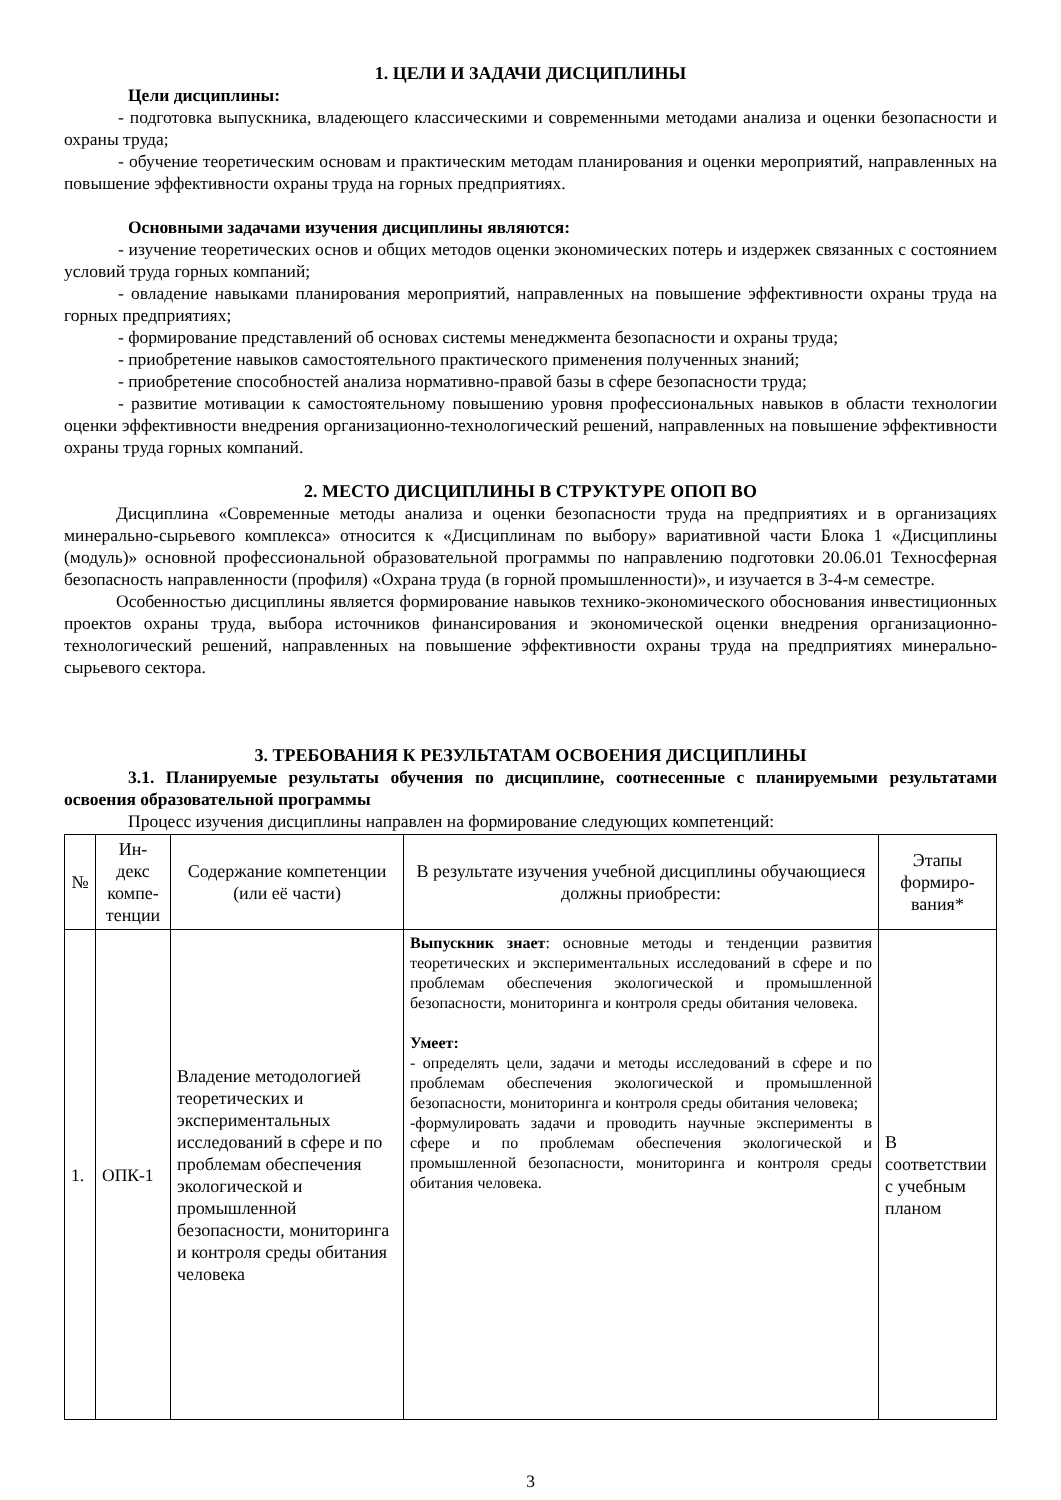1. ЦЕЛИ И ЗАДАЧИ ДИСЦИПЛИНЫ
Цели дисциплины:
- подготовка выпускника, владеющего классическими и современными методами анализа и оценки безопасности и охраны труда;
- обучение теоретическим основам и практическим методам планирования и оценки мероприятий, направленных на повышение эффективности охраны труда на горных предприятиях.
Основными задачами изучения дисциплины являются:
- изучение теоретических основ и общих методов оценки экономических потерь и издержек связанных с состоянием условий труда горных компаний;
- овладение навыками планирования мероприятий, направленных на повышение эффективности охраны труда на горных предприятиях;
- формирование представлений об основах системы менеджмента безопасности и охраны труда;
- приобретение навыков самостоятельного практического применения полученных знаний;
- приобретение способностей анализа нормативно-правой базы в сфере безопасности труда;
- развитие мотивации к самостоятельному повышению уровня профессиональных навыков в области технологии оценки эффективности внедрения организационно-технологический решений, направленных на повышение эффективности охраны труда горных компаний.
2. МЕСТО ДИСЦИПЛИНЫ В СТРУКТУРЕ ОПОП ВО
Дисциплина «Современные методы анализа и оценки безопасности труда на предприятиях и в организациях минерально-сырьевого комплекса» относится к «Дисциплинам по выбору» вариативной части Блока 1 «Дисциплины (модуль)» основной профессиональной образовательной программы по направлению подготовки 20.06.01 Техносферная безопасность направленности (профиля) «Охрана труда (в горной промышленности)», и изучается в 3-4-м семестре.
Особенностью дисциплины является формирование навыков технико-экономического обоснования инвестиционных проектов охраны труда, выбора источников финансирования и экономической оценки внедрения организационно-технологический решений, направленных на повышение эффективности охраны труда на предприятиях минерально-сырьевого сектора.
3. ТРЕБОВАНИЯ К РЕЗУЛЬТАТАМ ОСВОЕНИЯ ДИСЦИПЛИНЫ
3.1. Планируемые результаты обучения по дисциплине, соотнесенные с планируемыми результатами освоения образовательной программы
Процесс изучения дисциплины направлен на формирование следующих компетенций:
| № | Ин-декс компе-тенции | Содержание компетенции (или её части) | В результате изучения учебной дисциплины обучающиеся должны приобрести: | Этапы формиро-вания* |
| --- | --- | --- | --- | --- |
| 1. | ОПК-1 | Владение методологией теоретических и экспериментальных исследований в сфере и по проблемам обеспечения экологической и промышленной безопасности, мониторинга и контроля среды обитания человека | Выпускник знает : основные методы и тенденции развития теоретических и экспериментальных исследований в сфере и по проблемам обеспечения экологической и промышленной безопасности, мониторинга и контроля среды обитания человека. Умеет: - определять цели, задачи и методы исследований в сфере и по проблемам обеспечения экологической и промышленной безопасности, мониторинга и контроля среды обитания человека; -формулировать задачи и проводить научные эксперименты в сфере и по проблемам обеспечения экологической и промышленной безопасности, мониторинга и контроля среды обитания человека. | В соответствии с учебным планом |
3